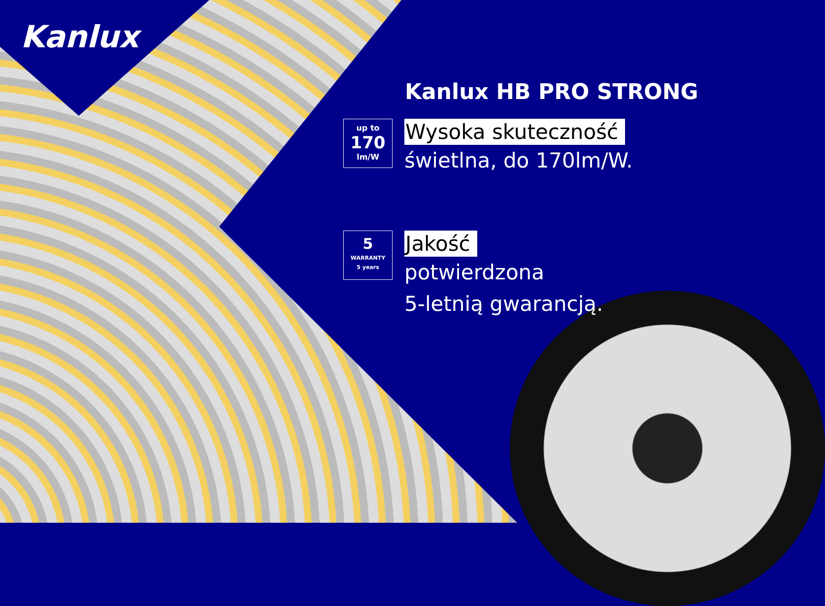Kanlux
Kanlux HB PRO STRONG
up to
170
lm/W
Wysoka skuteczność
świetlna, do 170lm/W.
5
WARRANTY
5 years
Jakość
potwierdzona
5-letnią gwarancją.